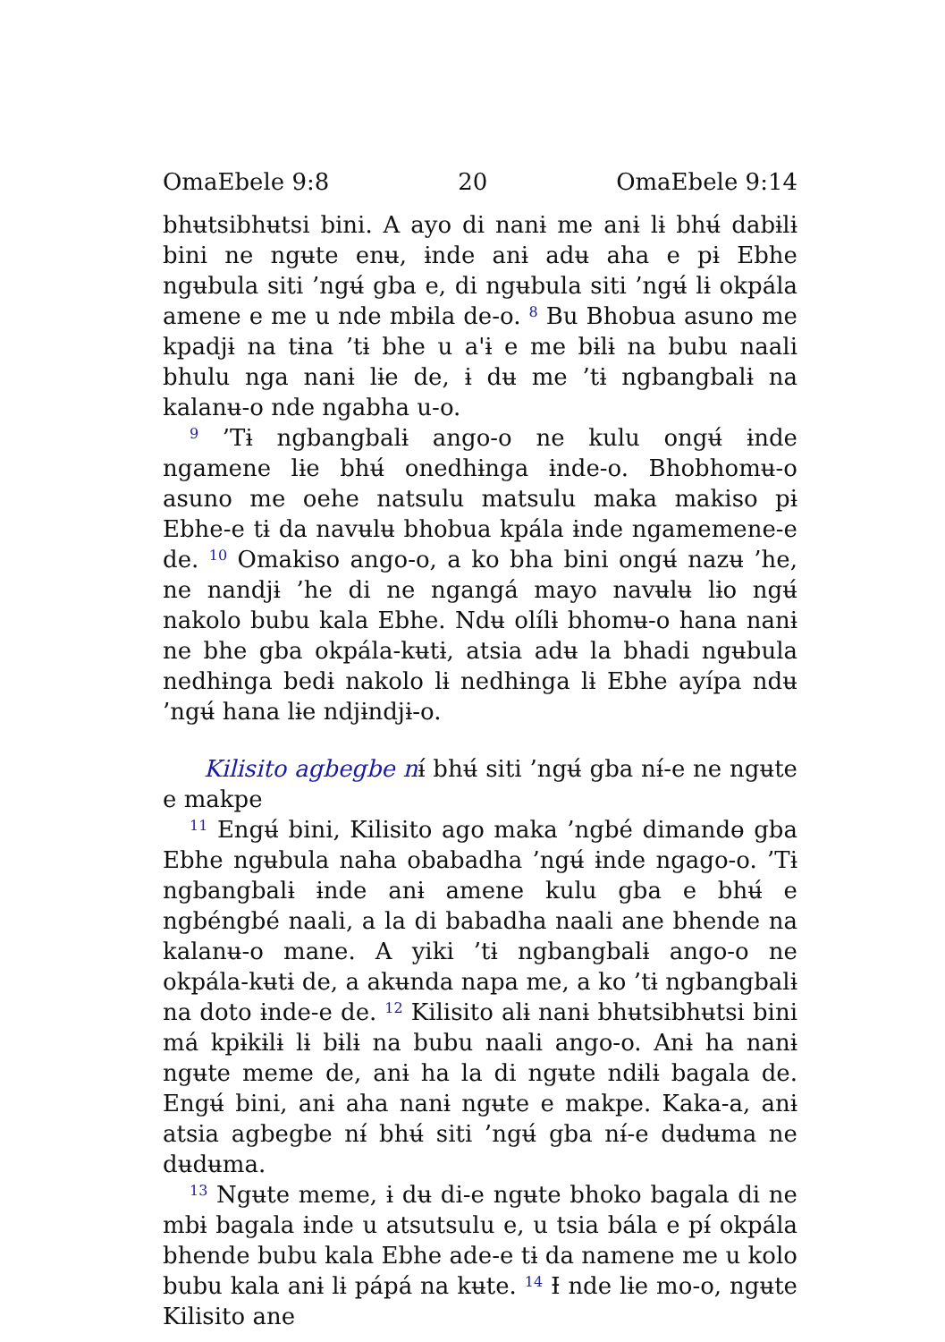OmaEbele 9:8 20 OmaEbele 9:14
bhʉtsibhʉtsi bini. A ayo di nanɨ me anɨ lɨ bhʉ́ dabɨlɨ bini ne ngʉte enʉ, ɨnde anɨ adʉ aha e pɨ Ebhe ngʉbula siti ’ngʉ́ gba e, di ngʉbula siti ’ngʉ́ lɨ okpála amene e me u nde mbɨla de-o. <sup>8</sup> Bu Bhobua asuno me kpadjɨ na tɨna ’tɨ bhe u a'ɨ e me bɨlɨ na bubu naali bhulu nga nanɨ lɨe de, ɨ dʉ me ’tɨ ngbangbalɨ na kalanʉ-o nde ngabha u-o.
<sup>9</sup> ’Tɨ ngbangbalɨ ango-o ne kulu ongʉ́ ɨnde ngamene lɨe bhʉ́ onedhɨnga ɨnde-o. Bhobhomʉ-o asuno me oehe natsulu matsulu maka makiso pɨ Ebhe-e tɨ da navʉlʉ bhobua kpála ɨnde ngamemene-e de. <sup>10</sup> Omakiso ango-o, a ko bha bini ongʉ́ nazʉ ’he, ne nandjɨ ’he di ne ngangá mayo navʉlʉ lɨo ngʉ́ nakolo bubu kala Ebhe. Ndʉ olílɨ bhomʉ-o hana nanɨ ne bhe gba okpála-kʉtɨ, atsia adʉ la bhadi ngʉbula nedhɨnga bedɨ nakolo lɨ nedhɨnga lɨ Ebhe ayípa ndʉ ’ngʉ́ hana lɨe ndjɨndjɨ-o.
Kilisito agbegbe nɨ́ bhʉ́ siti ’ngʉ́ gba nɨ́-e ne ngʉte e makpe
<sup>11</sup> Engʉ́ bini, Kilisito ago maka ’ngbé dimandɵ gba Ebhe ngʉbula naha obabadha ’ngʉ́ ɨnde ngago-o. ’Tɨ ngbangbalɨ ɨnde anɨ amene kulu gba e bhʉ́ e ngbéngbé naali, a la di babadha naali ane bhende na kalanʉ-o mane. A yiki ’tɨ ngbangbalɨ ango-o ne okpála-kʉtɨ de, a akʉnda napa me, a ko ’tɨ ngbangbalɨ na doto ɨnde-e de. <sup>12</sup> Kilisito alɨ nanɨ bhʉtsibhʉtsi bini má kpɨkɨlɨ lɨ bɨlɨ na bubu naali ango-o. Anɨ ha nanɨ ngʉte meme de, anɨ ha la di ngʉte ndɨlɨ bagala de. Engʉ́ bini, anɨ aha nanɨ ngʉte e makpe. Kaka-a, anɨ atsia agbegbe nɨ́ bhʉ́ siti ’ngʉ́ gba nɨ́-e dʉdʉma ne dʉdʉma.
<sup>13</sup> Ngʉte meme, ɨ dʉ di-e ngʉte bhoko bagala di ne mbɨ bagala ɨnde u atsutsulu e, u tsia bála e pɨ́ okpála bhende bubu kala Ebhe ade-e tɨ da namene me u kolo bubu kala anɨ lɨ pápá na kʉte. <sup>14</sup> Ɨ nde lɨe mo-o, ngʉte Kilisito ane